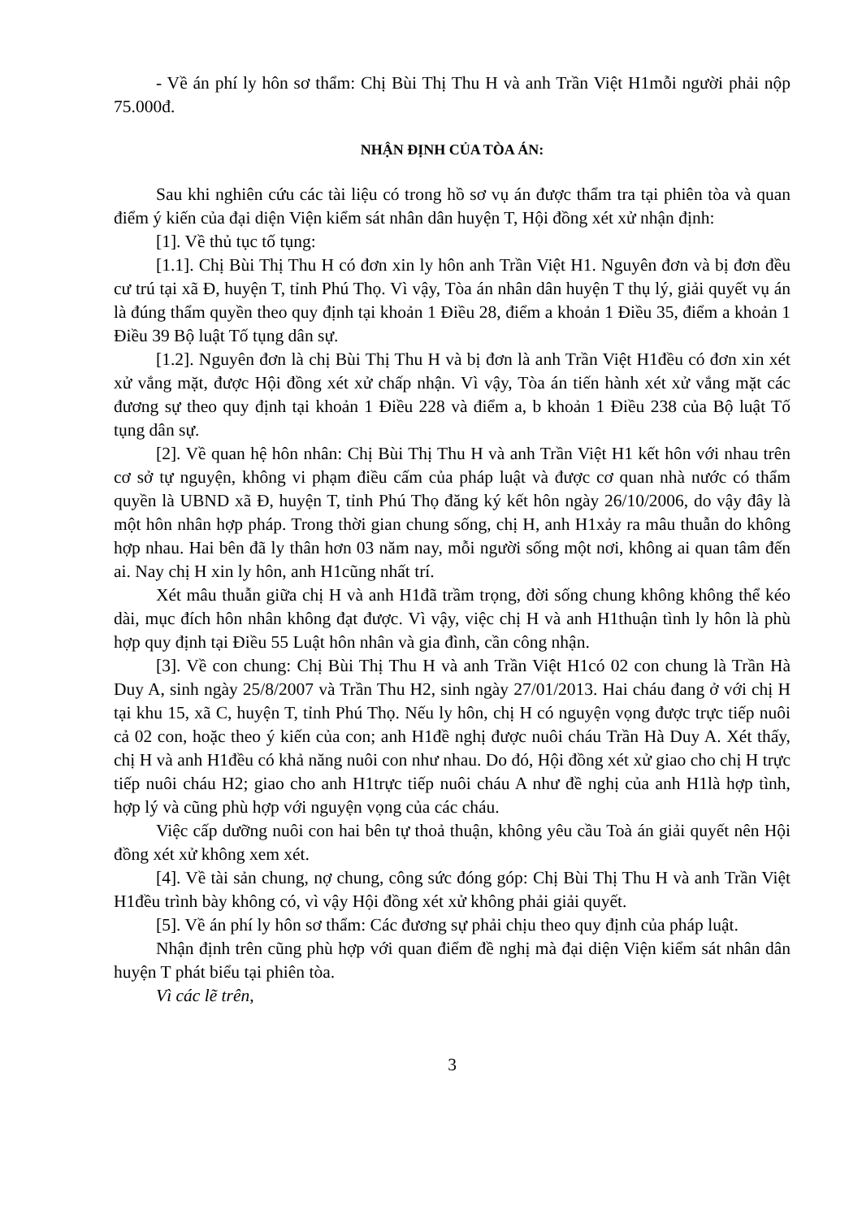- Về án phí ly hôn sơ thẩm: Chị Bùi Thị Thu H và anh Trần Việt H1mỗi người phải nộp 75.000đ.
NHẬN ĐỊNH CỦA TÒA ÁN:
Sau khi nghiên cứu các tài liệu có trong hồ sơ vụ án được thẩm tra tại phiên tòa và quan điểm ý kiến của đại diện Viện kiểm sát nhân dân huyện T, Hội đồng xét xử nhận định:
[1]. Về thủ tục tố tụng:
[1.1]. Chị Bùi Thị Thu H có đơn xin ly hôn anh Trần Việt H1. Nguyên đơn và bị đơn đều cư trú tại xã Đ, huyện T, tỉnh Phú Thọ. Vì vậy, Tòa án nhân dân huyện T thụ lý, giải quyết vụ án là đúng thẩm quyền theo quy định tại khoản 1 Điều 28, điểm a khoản 1 Điều 35, điểm a khoản 1 Điều 39 Bộ luật Tố tụng dân sự.
[1.2]. Nguyên đơn là chị Bùi Thị Thu H và bị đơn là anh Trần Việt H1đều có đơn xin xét xử vắng mặt, được Hội đồng xét xử chấp nhận. Vì vậy, Tòa án tiến hành xét xử vắng mặt các đương sự theo quy định tại khoản 1 Điều 228 và điểm a, b khoản 1 Điều 238 của Bộ luật Tố tụng dân sự.
[2]. Về quan hệ hôn nhân: Chị Bùi Thị Thu H và anh Trần Việt H1 kết hôn với nhau trên cơ sở tự nguyện, không vi phạm điều cấm của pháp luật và được cơ quan nhà nước có thẩm quyền là UBND xã Đ, huyện T, tỉnh Phú Thọ đăng ký kết hôn ngày 26/10/2006, do vậy đây là một hôn nhân hợp pháp. Trong thời gian chung sống, chị H, anh H1xảy ra mâu thuẫn do không hợp nhau. Hai bên đã ly thân hơn 03 năm nay, mỗi người sống một nơi, không ai quan tâm đến ai. Nay chị H xin ly hôn, anh H1cũng nhất trí.
Xét mâu thuẫn giữa chị H và anh H1đã trầm trọng, đời sống chung không không thể kéo dài, mục đích hôn nhân không đạt được. Vì vậy, việc chị H và anh H1thuận tình ly hôn là phù hợp quy định tại Điều 55 Luật hôn nhân và gia đình, cần công nhận.
[3]. Về con chung: Chị Bùi Thị Thu H và anh Trần Việt H1có 02 con chung là Trần Hà Duy A, sinh ngày 25/8/2007 và Trần Thu H2, sinh ngày 27/01/2013. Hai cháu đang ở với chị H tại khu 15, xã C, huyện T, tỉnh Phú Thọ. Nếu ly hôn, chị H có nguyện vọng được trực tiếp nuôi cả 02 con, hoặc theo ý kiến của con; anh H1đề nghị được nuôi cháu Trần Hà Duy A. Xét thấy, chị H và anh H1đều có khả năng nuôi con như nhau. Do đó, Hội đồng xét xử giao cho chị H trực tiếp nuôi cháu H2; giao cho anh H1trực tiếp nuôi cháu A như đề nghị của anh H1là hợp tình, hợp lý và cũng phù hợp với nguyện vọng của các cháu.
Việc cấp dưỡng nuôi con hai bên tự thoả thuận, không yêu cầu Toà án giải quyết nên Hội đồng xét xử không xem xét.
[4]. Về tài sản chung, nợ chung, công sức đóng góp: Chị Bùi Thị Thu H và anh Trần Việt H1đều trình bày không có, vì vậy Hội đồng xét xử không phải giải quyết.
[5]. Về án phí ly hôn sơ thẩm: Các đương sự phải chịu theo quy định của pháp luật.
Nhận định trên cũng phù hợp với quan điểm đề nghị mà đại diện Viện kiểm sát nhân dân huyện T phát biểu tại phiên tòa.
Vì các lẽ trên,
3